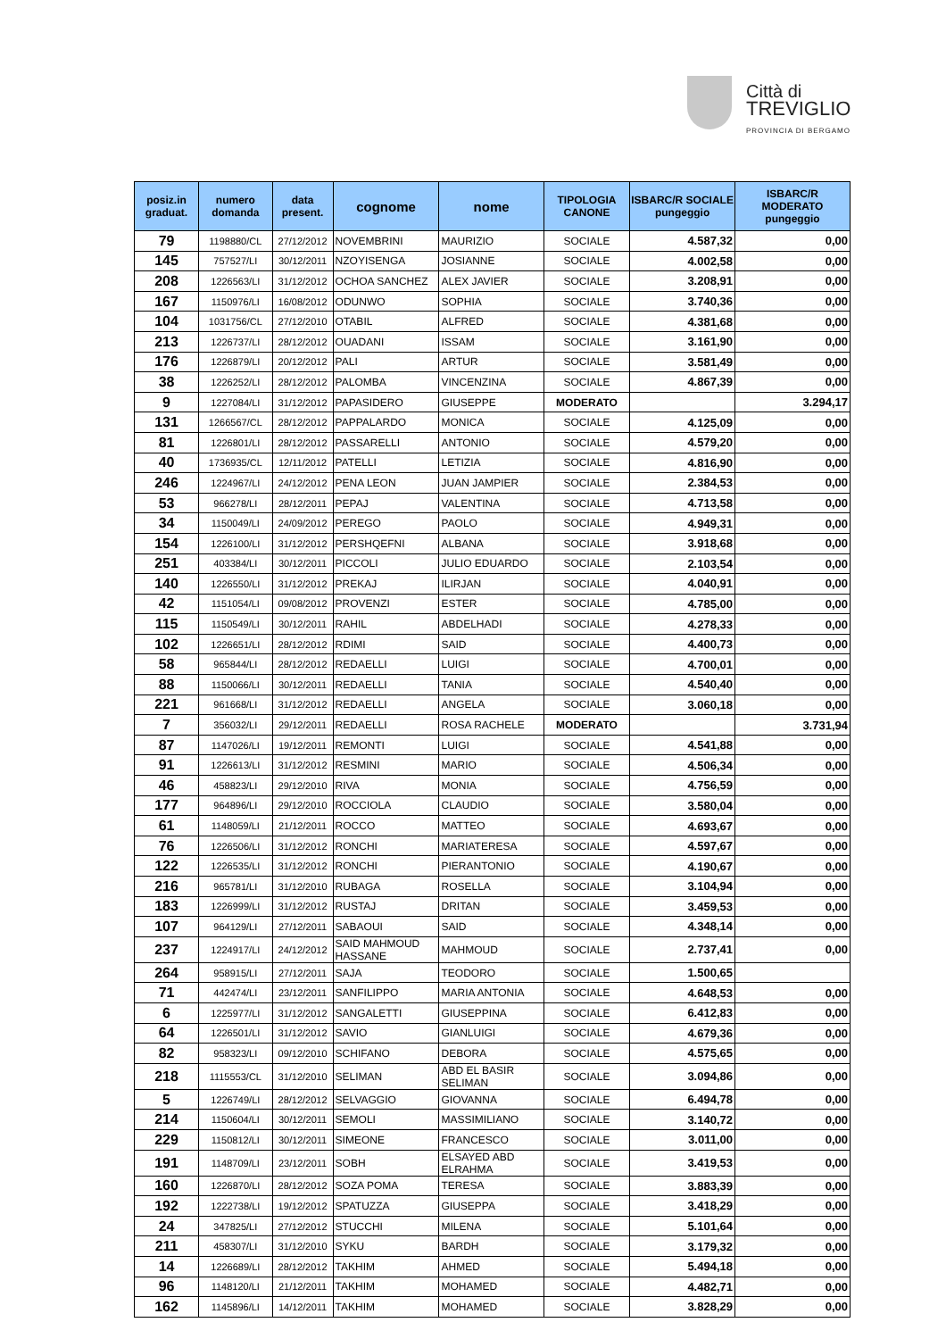Città di
TREVIGLIO
PROVINCIA DI BERGAMO
| posiz.in graduat. | numero domanda | data present. | cognome | nome | TIPOLOGIA CANONE | ISBARC/R SOCIALE pungeggio | ISBARC/R MODERATO pungeggio |
| --- | --- | --- | --- | --- | --- | --- | --- |
| 79 | 1198880/CL | 27/12/2012 | NOVEMBRINI | MAURIZIO | SOCIALE | 4.587,32 | 0,00 |
| 145 | 757527/LI | 30/12/2011 | NZOYISENGA | JOSIANNE | SOCIALE | 4.002,58 | 0,00 |
| 208 | 1226563/LI | 31/12/2012 | OCHOA SANCHEZ | ALEX JAVIER | SOCIALE | 3.208,91 | 0,00 |
| 167 | 1150976/LI | 16/08/2012 | ODUNWO | SOPHIA | SOCIALE | 3.740,36 | 0,00 |
| 104 | 1031756/CL | 27/12/2010 | OTABIL | ALFRED | SOCIALE | 4.381,68 | 0,00 |
| 213 | 1226737/LI | 28/12/2012 | OUADANI | ISSAM | SOCIALE | 3.161,90 | 0,00 |
| 176 | 1226879/LI | 20/12/2012 | PALI | ARTUR | SOCIALE | 3.581,49 | 0,00 |
| 38 | 1226252/LI | 28/12/2012 | PALOMBA | VINCENZINA | SOCIALE | 4.867,39 | 0,00 |
| 9 | 1227084/LI | 31/12/2012 | PAPASIDERO | GIUSEPPE | MODERATO | | 3.294,17 |
| 131 | 1266567/CL | 28/12/2012 | PAPPALARDO | MONICA | SOCIALE | 4.125,09 | 0,00 |
| 81 | 1226801/LI | 28/12/2012 | PASSARELLI | ANTONIO | SOCIALE | 4.579,20 | 0,00 |
| 40 | 1736935/CL | 12/11/2012 | PATELLI | LETIZIA | SOCIALE | 4.816,90 | 0,00 |
| 246 | 1224967/LI | 24/12/2012 | PENA LEON | JUAN JAMPIER | SOCIALE | 2.384,53 | 0,00 |
| 53 | 966278/LI | 28/12/2011 | PEPAJ | VALENTINA | SOCIALE | 4.713,58 | 0,00 |
| 34 | 1150049/LI | 24/09/2012 | PEREGO | PAOLO | SOCIALE | 4.949,31 | 0,00 |
| 154 | 1226100/LI | 31/12/2012 | PERSHQEFNI | ALBANA | SOCIALE | 3.918,68 | 0,00 |
| 251 | 403384/LI | 30/12/2011 | PICCOLI | JULIO EDUARDO | SOCIALE | 2.103,54 | 0,00 |
| 140 | 1226550/LI | 31/12/2012 | PREKAJ | ILIRJAN | SOCIALE | 4.040,91 | 0,00 |
| 42 | 1151054/LI | 09/08/2012 | PROVENZI | ESTER | SOCIALE | 4.785,00 | 0,00 |
| 115 | 1150549/LI | 30/12/2011 | RAHIL | ABDELHADI | SOCIALE | 4.278,33 | 0,00 |
| 102 | 1226651/LI | 28/12/2012 | RDIMI | SAID | SOCIALE | 4.400,73 | 0,00 |
| 58 | 965844/LI | 28/12/2012 | REDAELLI | LUIGI | SOCIALE | 4.700,01 | 0,00 |
| 88 | 1150066/LI | 30/12/2011 | REDAELLI | TANIA | SOCIALE | 4.540,40 | 0,00 |
| 221 | 961668/LI | 31/12/2012 | REDAELLI | ANGELA | SOCIALE | 3.060,18 | 0,00 |
| 7 | 356032/LI | 29/12/2011 | REDAELLI | ROSA RACHELE | MODERATO | | 3.731,94 |
| 87 | 1147026/LI | 19/12/2011 | REMONTI | LUIGI | SOCIALE | 4.541,88 | 0,00 |
| 91 | 1226613/LI | 31/12/2012 | RESMINI | MARIO | SOCIALE | 4.506,34 | 0,00 |
| 46 | 458823/LI | 29/12/2010 | RIVA | MONIA | SOCIALE | 4.756,59 | 0,00 |
| 177 | 964896/LI | 29/12/2010 | ROCCIOLA | CLAUDIO | SOCIALE | 3.580,04 | 0,00 |
| 61 | 1148059/LI | 21/12/2011 | ROCCO | MATTEO | SOCIALE | 4.693,67 | 0,00 |
| 76 | 1226506/LI | 31/12/2012 | RONCHI | MARIATERESA | SOCIALE | 4.597,67 | 0,00 |
| 122 | 1226535/LI | 31/12/2012 | RONCHI | PIERANTONIO | SOCIALE | 4.190,67 | 0,00 |
| 216 | 965781/LI | 31/12/2010 | RUBAGA | ROSELLA | SOCIALE | 3.104,94 | 0,00 |
| 183 | 1226999/LI | 31/12/2012 | RUSTAJ | DRITAN | SOCIALE | 3.459,53 | 0,00 |
| 107 | 964129/LI | 27/12/2011 | SABAOUI | SAID | SOCIALE | 4.348,14 | 0,00 |
| 237 | 1224917/LI | 24/12/2012 | SAID MAHMOUD HASSANE | MAHMOUD | SOCIALE | 2.737,41 | 0,00 |
| 264 | 958915/LI | 27/12/2011 | SAJA | TEODORO | SOCIALE | 1.500,65 | |
| 71 | 442474/LI | 23/12/2011 | SANFILIPPO | MARIA ANTONIA | SOCIALE | 4.648,53 | 0,00 |
| 6 | 1225977/LI | 31/12/2012 | SANGALETTI | GIUSEPPINA | SOCIALE | 6.412,83 | 0,00 |
| 64 | 1226501/LI | 31/12/2012 | SAVIO | GIANLUIGI | SOCIALE | 4.679,36 | 0,00 |
| 82 | 958323/LI | 09/12/2010 | SCHIFANO | DEBORA | SOCIALE | 4.575,65 | 0,00 |
| 218 | 1115553/CL | 31/12/2010 | SELIMAN | ABD EL BASIR SELIMAN | SOCIALE | 3.094,86 | 0,00 |
| 5 | 1226749/LI | 28/12/2012 | SELVAGGIO | GIOVANNA | SOCIALE | 6.494,78 | 0,00 |
| 214 | 1150604/LI | 30/12/2011 | SEMOLI | MASSIMILIANO | SOCIALE | 3.140,72 | 0,00 |
| 229 | 1150812/LI | 30/12/2011 | SIMEONE | FRANCESCO | SOCIALE | 3.011,00 | 0,00 |
| 191 | 1148709/LI | 23/12/2011 | SOBH | ELSAYED ABD ELRAHMA | SOCIALE | 3.419,53 | 0,00 |
| 160 | 1226870/LI | 28/12/2012 | SOZA POMA | TERESA | SOCIALE | 3.883,39 | 0,00 |
| 192 | 1222738/LI | 19/12/2012 | SPATUZZA | GIUSEPPA | SOCIALE | 3.418,29 | 0,00 |
| 24 | 347825/LI | 27/12/2012 | STUCCHI | MILENA | SOCIALE | 5.101,64 | 0,00 |
| 211 | 458307/LI | 31/12/2010 | SYKU | BARDH | SOCIALE | 3.179,32 | 0,00 |
| 14 | 1226689/LI | 28/12/2012 | TAKHIM | AHMED | SOCIALE | 5.494,18 | 0,00 |
| 96 | 1148120/LI | 21/12/2011 | TAKHIM | MOHAMED | SOCIALE | 4.482,71 | 0,00 |
| 162 | 1145896/LI | 14/12/2011 | TAKHIM | MOHAMED | SOCIALE | 3.828,29 | 0,00 |